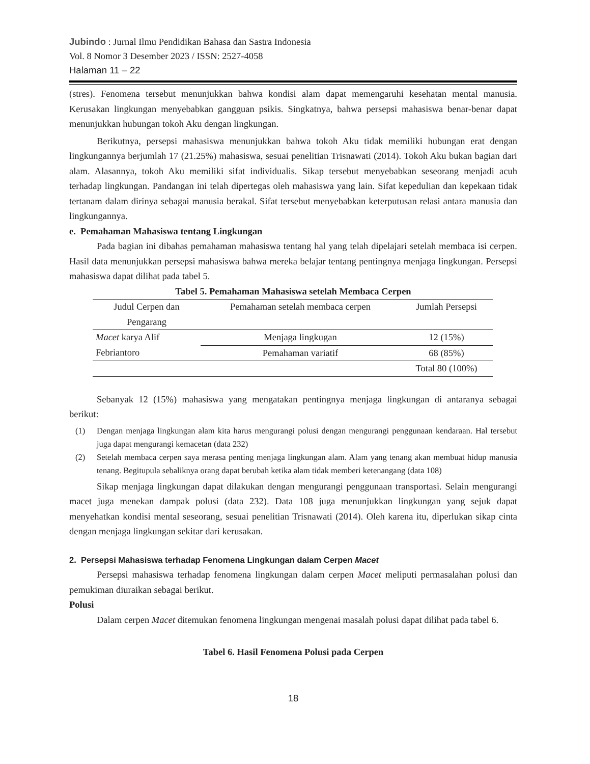Jubindo : Jurnal Ilmu Pendidikan Bahasa dan Sastra Indonesia
Vol. 8 Nomor 3 Desember 2023 / ISSN: 2527-4058
Halaman 11 – 22
(stres). Fenomena tersebut menunjukkan bahwa kondisi alam dapat memengaruhi kesehatan mental manusia. Kerusakan lingkungan menyebabkan gangguan psikis. Singkatnya, bahwa persepsi mahasiswa benar-benar dapat menunjukkan hubungan tokoh Aku dengan lingkungan.
Berikutnya, persepsi mahasiswa menunjukkan bahwa tokoh Aku tidak memiliki hubungan erat dengan lingkungannya berjumlah 17 (21.25%) mahasiswa, sesuai penelitian Trisnawati (2014). Tokoh Aku bukan bagian dari alam. Alasannya, tokoh Aku memiliki sifat individualis. Sikap tersebut menyebabkan seseorang menjadi acuh terhadap lingkungan. Pandangan ini telah dipertegas oleh mahasiswa yang lain. Sifat kepedulian dan kepekaan tidak tertanam dalam dirinya sebagai manusia berakal. Sifat tersebut menyebabkan keterputusan relasi antara manusia dan lingkungannya.
e. Pemahaman Mahasiswa tentang Lingkungan
Pada bagian ini dibahas pemahaman mahasiswa tentang hal yang telah dipelajari setelah membaca isi cerpen. Hasil data menunjukkan persepsi mahasiswa bahwa mereka belajar tentang pentingnya menjaga lingkungan. Persepsi mahasiswa dapat dilihat pada tabel 5.
Tabel 5. Pemahaman Mahasiswa setelah Membaca Cerpen
| Judul Cerpen dan Pengarang | Pemahaman setelah membaca cerpen | Jumlah Persepsi |
| --- | --- | --- |
| Macet karya Alif Febriantoro | Menjaga lingkugan | 12 (15%) |
| | Pemahaman variatif | 68 (85%) |
| | | Total 80 (100%) |
Sebanyak 12 (15%) mahasiswa yang mengatakan pentingnya menjaga lingkungan di antaranya sebagai berikut:
(1) Dengan menjaga lingkungan alam kita harus mengurangi polusi dengan mengurangi penggunaan kendaraan. Hal tersebut juga dapat mengurangi kemacetan (data 232)
(2) Setelah membaca cerpen saya merasa penting menjaga lingkungan alam. Alam yang tenang akan membuat hidup manusia tenang. Begitupula sebaliknya orang dapat berubah ketika alam tidak memberi ketenangang (data 108)
Sikap menjaga lingkungan dapat dilakukan dengan mengurangi penggunaan transportasi. Selain mengurangi macet juga menekan dampak polusi (data 232). Data 108 juga menunjukkan lingkungan yang sejuk dapat menyehatkan kondisi mental seseorang, sesuai penelitian Trisnawati (2014). Oleh karena itu, diperlukan sikap cinta dengan menjaga lingkungan sekitar dari kerusakan.
2. Persepsi Mahasiswa terhadap Fenomena Lingkungan dalam Cerpen Macet
Persepsi mahasiswa terhadap fenomena lingkungan dalam cerpen Macet meliputi permasalahan polusi dan pemukiman diuraikan sebagai berikut.
Polusi
Dalam cerpen Macet ditemukan fenomena lingkungan mengenai masalah polusi dapat dilihat pada tabel 6.
Tabel 6. Hasil Fenomena Polusi pada Cerpen
18